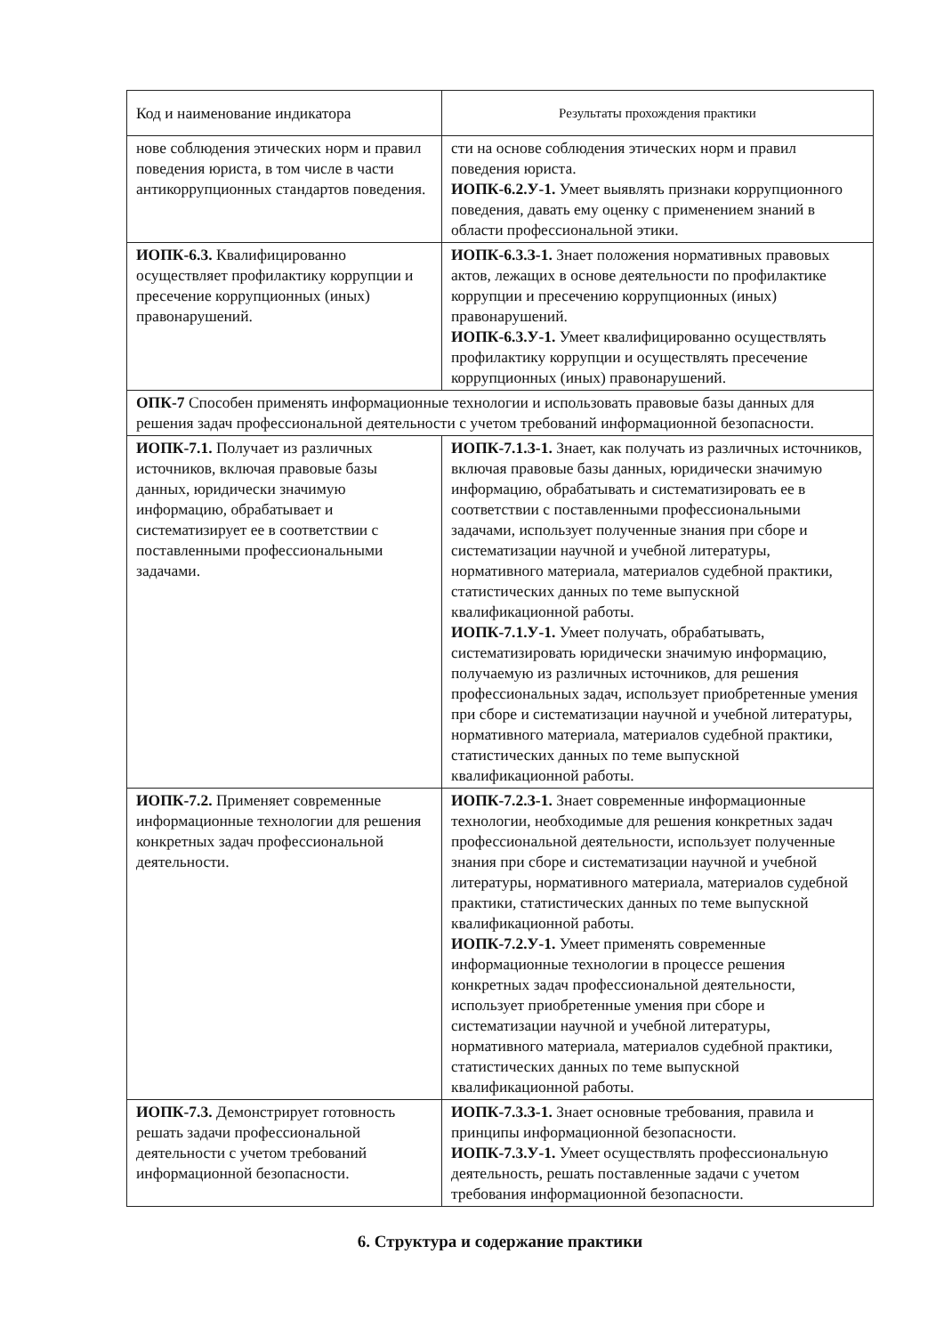| Код и наименование индикатора | Результаты прохождения практики |
| --- | --- |
| нове соблюдения этических норм и правил поведения юриста, в том числе в части антикоррупционных стандартов поведения. | сти на основе соблюдения этических норм и правил поведения юриста. ИОПК-6.2.У-1. Умеет выявлять признаки коррупционного поведения, давать ему оценку с применением знаний в области профессиональной этики. |
| ИОПК-6.3. Квалифицированно осуществляет профилактику коррупции и пресечение коррупционных (иных) правонарушений. | ИОПК-6.3.З-1. Знает положения нормативных правовых актов, лежащих в основе деятельности по профилактике коррупции и пресечению коррупционных (иных) правонарушений. ИОПК-6.3.У-1. Умеет квалифицированно осуществлять профилактику коррупции и осуществлять пресечение коррупционных (иных) правонарушений. |
| ОПК-7 Способен применять информационные технологии и использовать правовые базы данных для решения задач профессиональной деятельности с учетом требований информационной безопасности. | |
| ИОПК-7.1. Получает из различных источников, включая правовые базы данных, юридически значимую информацию, обрабатывает и систематизирует ее в соответствии с поставленными профессиональными задачами. | ИОПК-7.1.З-1. Знает, как получать из различных источников, включая правовые базы данных, юридически значимую информацию, обрабатывать и систематизировать ее в соответствии с поставленными профессиональными задачами, использует полученные знания при сборе и систематизации научной и учебной литературы, нормативного материала, материалов судебной практики, статистических данных по теме выпускной квалификационной работы. ИОПК-7.1.У-1. Умеет получать, обрабатывать, систематизировать юридически значимую информацию, получаемую из различных источников, для решения профессиональных задач, использует приобретенные умения при сборе и систематизации научной и учебной литературы, нормативного материала, материалов судебной практики, статистических данных по теме выпускной квалификационной работы. |
| ИОПК-7.2. Применяет современные информационные технологии для решения конкретных задач профессиональной деятельности. | ИОПК-7.2.З-1. Знает современные информационные технологии, необходимые для решения конкретных задач профессиональной деятельности, использует полученные знания при сборе и систематизации научной и учебной литературы, нормативного материала, материалов судебной практики, статистических данных по теме выпускной квалификационной работы. ИОПК-7.2.У-1. Умеет применять современные информационные технологии в процессе решения конкретных задач профессиональной деятельности, использует приобретенные умения при сборе и систематизации научной и учебной литературы, нормативного материала, материалов судебной практики, статистических данных по теме выпускной квалификационной работы. |
| ИОПК-7.3. Демонстрирует готовность решать задачи профессиональной деятельности с учетом требований информационной безопасности. | ИОПК-7.3.З-1. Знает основные требования, правила и принципы информационной безопасности. ИОПК-7.3.У-1. Умеет осуществлять профессиональную деятельность, решать поставленные задачи с учетом требования информационной безопасности. |
6. Структура и содержание практики